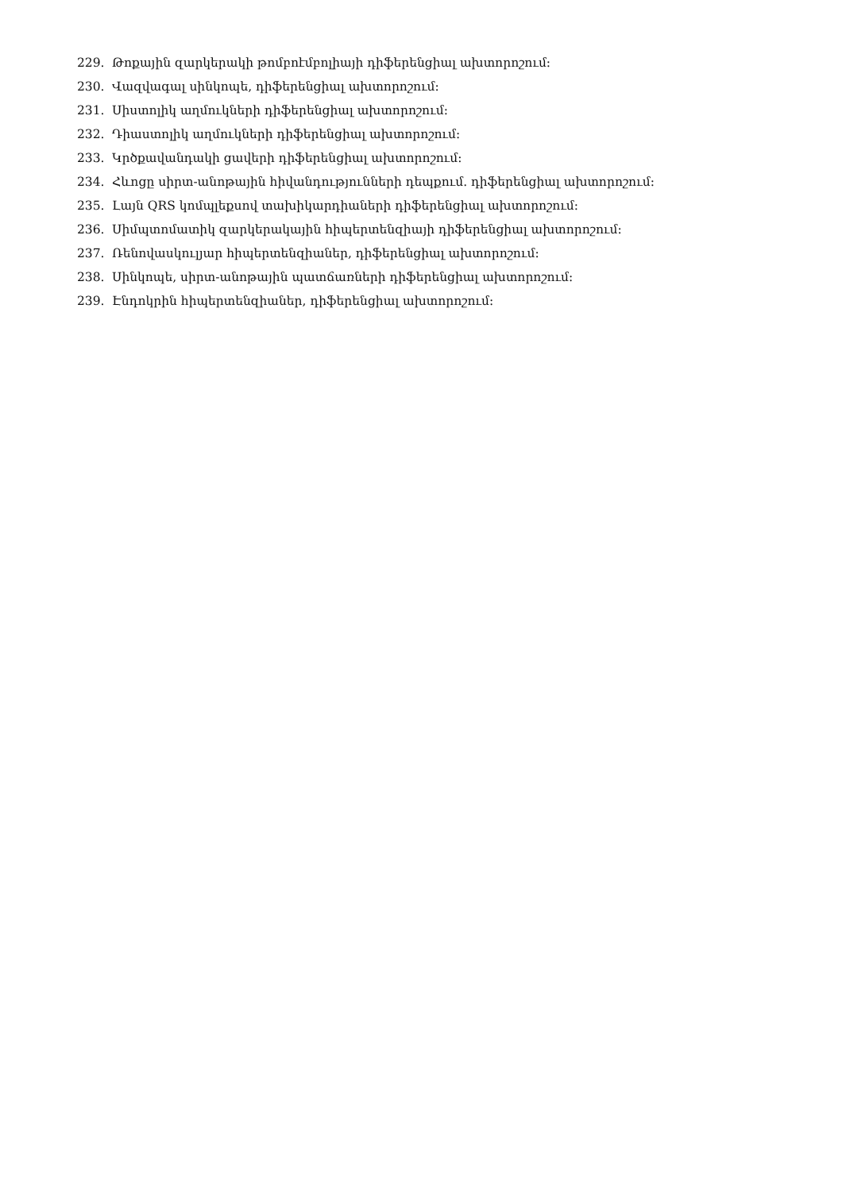229. Թոքային զարկերակի թոմբոէմբոլիայի դիֆերենցիալ ախտորոշում:
230. Վազվագալ սինկոպե, դիֆերենցիալ ախտորոշում:
231. Սիստոլիկ աղմուկների դիֆերենցիալ ախտորոշում:
232. Դիաստոլիկ աղմուկների դիֆերենցիալ ախտորոշում:
233. Կրծքավանդակի ցավերի դիֆերենցիալ ախտորոշում:
234. Հևոցը սիրտ-անոթային հիվանդությունների դեպքում. դիֆերենցիալ ախտորոշում:
235. Լայն QRS կոմպլեքսով տախիկարդիաների դիֆերենցիալ ախտորոշում:
236. Սիմպտոմատիկ զարկերակային հիպերտենզիայի դիֆերենցիալ ախտորոշում:
237. Ռենովասկուլյար հիպերտենզիաներ, դիֆերենցիալ ախտորոշում:
238. Սինկոպե, սիրտ-անոթային պատճառների դիֆերենցիալ ախտորոշում:
239. Էնդոկրին հիպերտենզիաներ, դիֆերենցիալ ախտորոշում: